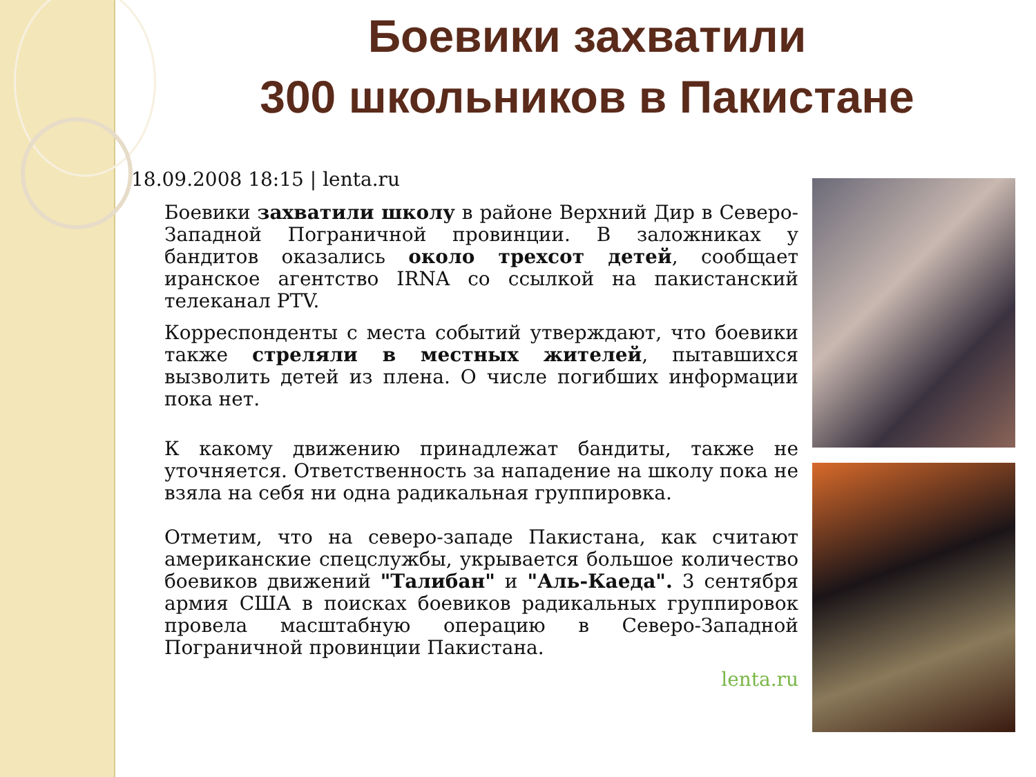Боевики захватили
300 школьников в Пакистане
18.09.2008 18:15 | lenta.ru
Боевики захватили школу в районе Верхний Дир в Северо-Западной Пограничной провинции. В заложниках у бандитов оказались около трехсот детей, сообщает иранское агентство IRNA со ссылкой на пакистанский телеканал PTV.
Корреспонденты с места событий утверждают, что боевики также стреляли в местных жителей, пытавшихся вызволить детей из плена. О числе погибших информации пока нет.
К какому движению принадлежат бандиты, также не уточняется. Ответственность за нападение на школу пока не взяла на себя ни одна радикальная группировка.
Отметим, что на северо-западе Пакистана, как считают американские спецслужбы, укрывается большое количество боевиков движений "Талибан" и "Аль-Каеда". 3 сентября армия США в поисках боевиков радикальных группировок провела масштабную операцию в Северо-Западной Пограничной провинции Пакистана.
lenta.ru